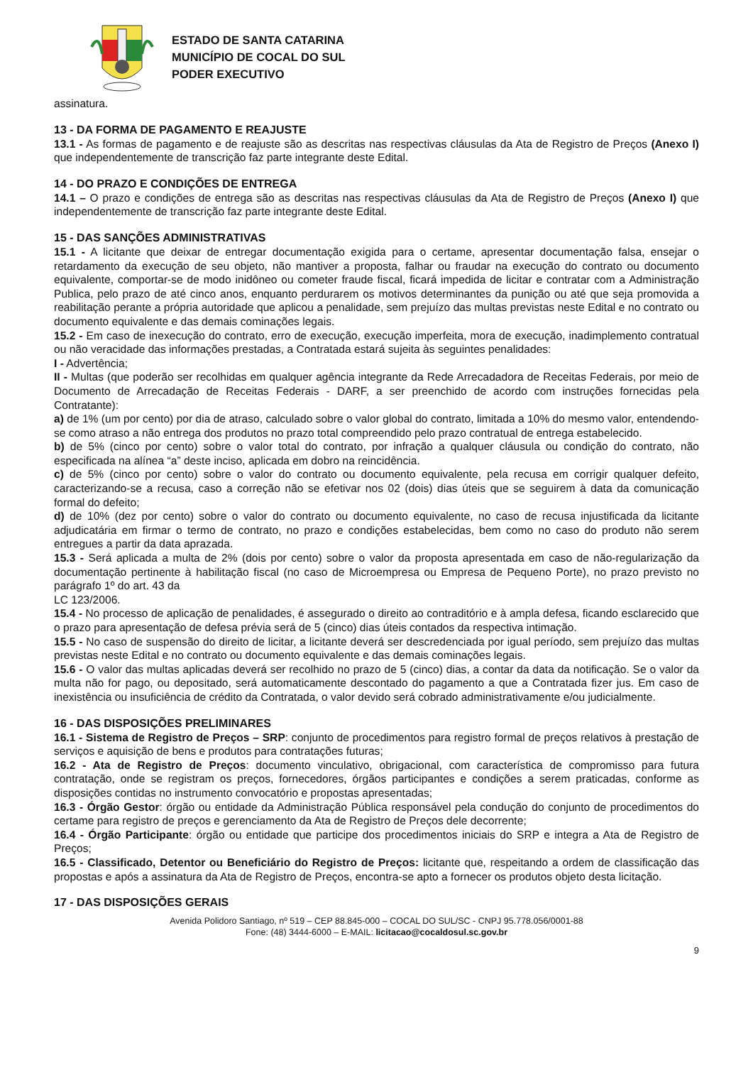ESTADO DE SANTA CATARINA
MUNICÍPIO DE COCAL DO SUL
PODER EXECUTIVO
assinatura.
13 - DA FORMA DE PAGAMENTO E REAJUSTE
13.1 - As formas de pagamento e de reajuste são as descritas nas respectivas cláusulas da Ata de Registro de Preços (Anexo I) que independentemente de transcrição faz parte integrante deste Edital.
14 - DO PRAZO E CONDIÇÕES DE ENTREGA
14.1 – O prazo e condições de entrega são as descritas nas respectivas cláusulas da Ata de Registro de Preços (Anexo I) que independentemente de transcrição faz parte integrante deste Edital.
15 - DAS SANÇÕES ADMINISTRATIVAS
15.1 - A licitante que deixar de entregar documentação exigida para o certame, apresentar documentação falsa, ensejar o retardamento da execução de seu objeto, não mantiver a proposta, falhar ou fraudar na execução do contrato ou documento equivalente, comportar-se de modo inidôneo ou cometer fraude fiscal, ficará impedida de licitar e contratar com a Administração Publica, pelo prazo de até cinco anos, enquanto perdurarem os motivos determinantes da punição ou até que seja promovida a reabilitação perante a própria autoridade que aplicou a penalidade, sem prejuízo das multas previstas neste Edital e no contrato ou documento equivalente e das demais cominações legais.
15.2 - Em caso de inexecução do contrato, erro de execução, execução imperfeita, mora de execução, inadimplemento contratual ou não veracidade das informações prestadas, a Contratada estará sujeita às seguintes penalidades:
I - Advertência;
II - Multas (que poderão ser recolhidas em qualquer agência integrante da Rede Arrecadadora de Receitas Federais, por meio de Documento de Arrecadação de Receitas Federais - DARF, a ser preenchido de acordo com instruções fornecidas pela Contratante):
a) de 1% (um por cento) por dia de atraso, calculado sobre o valor global do contrato, limitada a 10% do mesmo valor, entendendo-se como atraso a não entrega dos produtos no prazo total compreendido pelo prazo contratual de entrega estabelecido.
b) de 5% (cinco por cento) sobre o valor total do contrato, por infração a qualquer cláusula ou condição do contrato, não especificada na alínea “a” deste inciso, aplicada em dobro na reincidência.
c) de 5% (cinco por cento) sobre o valor do contrato ou documento equivalente, pela recusa em corrigir qualquer defeito, caracterizando-se a recusa, caso a correção não se efetivar nos 02 (dois) dias úteis que se seguirem à data da comunicação formal do defeito;
d) de 10% (dez por cento) sobre o valor do contrato ou documento equivalente, no caso de recusa injustificada da licitante adjudicatária em firmar o termo de contrato, no prazo e condições estabelecidas, bem como no caso do produto não serem entregues a partir da data aprazada.
15.3 - Será aplicada a multa de 2% (dois por cento) sobre o valor da proposta apresentada em caso de não-regularização da documentação pertinente à habilitação fiscal (no caso de Microempresa ou Empresa de Pequeno Porte), no prazo previsto no parágrafo 1º do art. 43 da
LC 123/2006.
15.4 - No processo de aplicação de penalidades, é assegurado o direito ao contraditório e à ampla defesa, ficando esclarecido que o prazo para apresentação de defesa prévia será de 5 (cinco) dias úteis contados da respectiva intimação.
15.5 - No caso de suspensão do direito de licitar, a licitante deverá ser descredenciada por igual período, sem prejuízo das multas previstas neste Edital e no contrato ou documento equivalente e das demais cominações legais.
15.6 - O valor das multas aplicadas deverá ser recolhido no prazo de 5 (cinco) dias, a contar da data da notificação. Se o valor da multa não for pago, ou depositado, será automaticamente descontado do pagamento a que a Contratada fizer jus. Em caso de inexistência ou insuficiência de crédito da Contratada, o valor devido será cobrado administrativamente e/ou judicialmente.
16 - DAS DISPOSIÇÕES PRELIMINARES
16.1 - Sistema de Registro de Preços – SRP: conjunto de procedimentos para registro formal de preços relativos à prestação de serviços e aquisição de bens e produtos para contratações futuras;
16.2 - Ata de Registro de Preços: documento vinculativo, obrigacional, com característica de compromisso para futura contratação, onde se registram os preços, fornecedores, órgãos participantes e condições a serem praticadas, conforme as disposições contidas no instrumento convocatório e propostas apresentadas;
16.3 - Órgão Gestor: órgão ou entidade da Administração Pública responsável pela condução do conjunto de procedimentos do certame para registro de preços e gerenciamento da Ata de Registro de Preços dele decorrente;
16.4 - Órgão Participante: órgão ou entidade que participe dos procedimentos iniciais do SRP e integra a Ata de Registro de Preços;
16.5 - Classificado, Detentor ou Beneficiário do Registro de Preços: licitante que, respeitando a ordem de classificação das propostas e após a assinatura da Ata de Registro de Preços, encontra-se apto a fornecer os produtos objeto desta licitação.
17 - DAS DISPOSIÇÕES GERAIS
Avenida Polidoro Santiago, nº 519 – CEP 88.845-000 – COCAL DO SUL/SC - CNPJ 95.778.056/0001-88
Fone: (48) 3444-6000 – E-MAIL: licitacao@cocaldosul.sc.gov.br
9